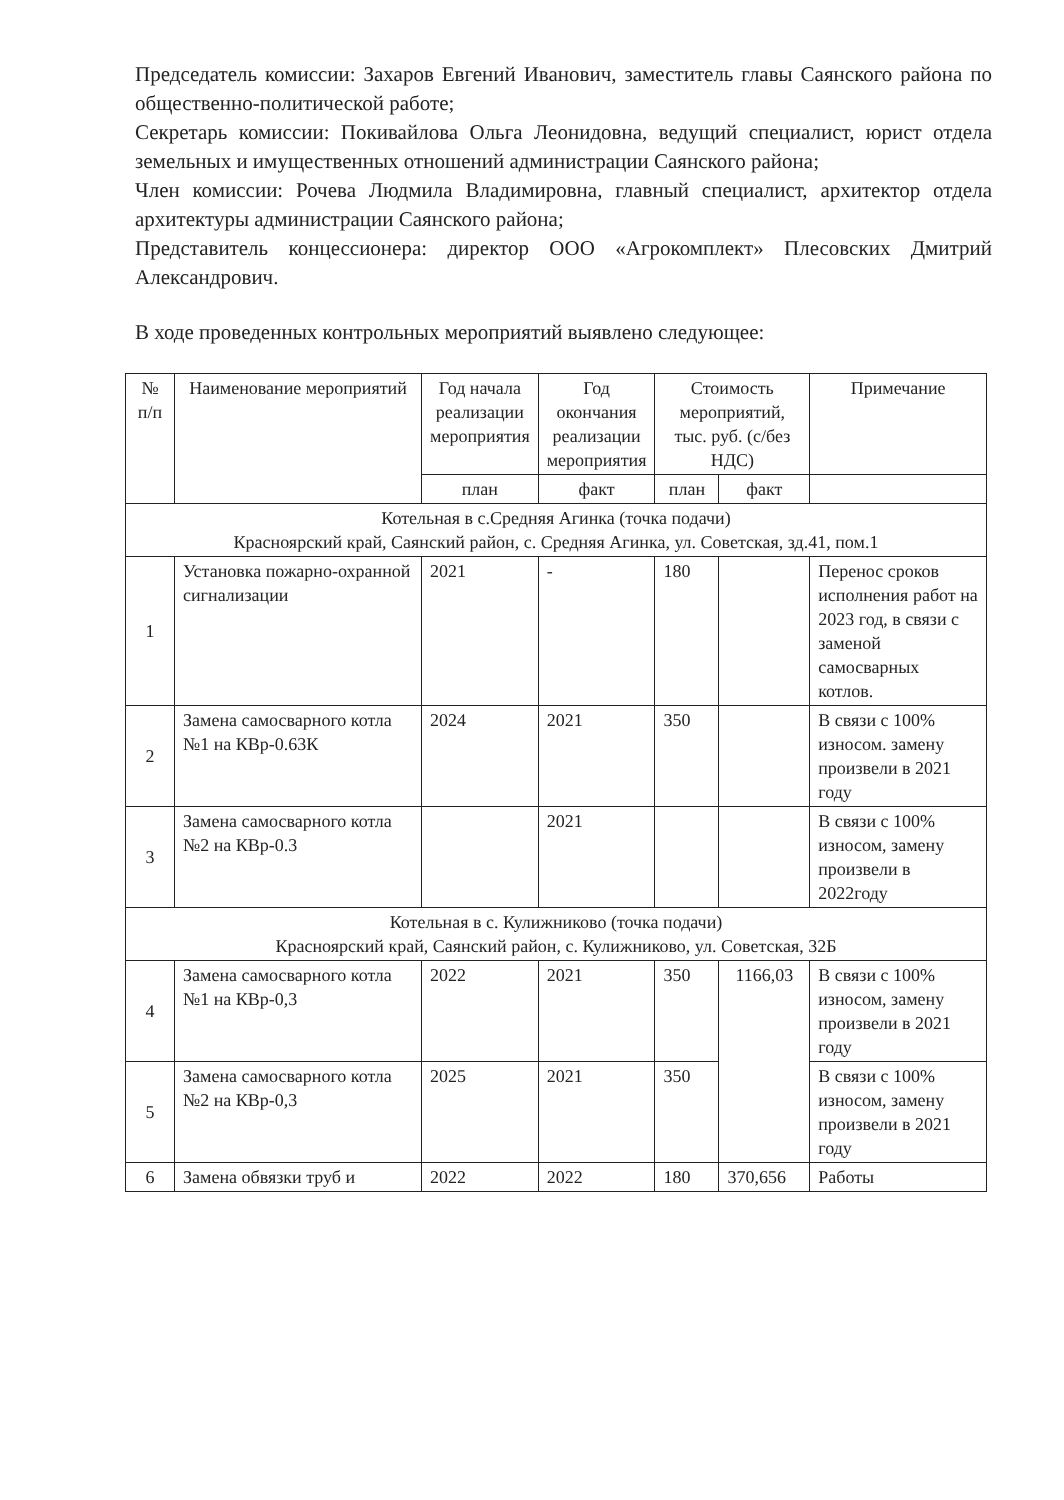Председатель комиссии: Захаров Евгений Иванович, заместитель главы Саянского района по общественно-политической работе;
Секретарь комиссии: Покивайлова Ольга Леонидовна, ведущий специалист, юрист отдела земельных и имущественных отношений администрации Саянского района;
Член комиссии: Рочева Людмила Владимировна, главный специалист, архитектор отдела архитектуры администрации Саянского района;
Представитель концессионера: директор ООО «Агрокомплект» Плесовских Дмитрий Александрович.
В ходе проведенных контрольных мероприятий выявлено следующее:
| № п/п | Наименование мероприятий | Год начала реализации мероприятия | Год окончания реализации мероприятия | Стоимость мероприятий, тыс. руб. (с/без НДС) | | Примечание |
| --- | --- | --- | --- | --- | --- | --- |
| | | план | факт | план | факт | |
| Котельная в с.Средняя Агинка (точка подачи) Красноярский край, Саянский район, с. Средняя Агинка, ул. Советская, зд.41, пом.1 | | | | | | |
| 1 | Установка пожарно-охранной сигнализации | 2021 | - | 180 | | Перенос сроков исполнения работ на 2023 год, в связи с заменой самосварных котлов. |
| 2 | Замена самосварного котла №1 на КВр-0.63К | 2024 | 2021 | 350 | | В связи с 100% износом. замену произвели в 2021 году |
| 3 | Замена самосварного котла №2 на КВр-0.3 | | 2021 | | | В связи с 100% износом, замену произвели в 2022году |
| Котельная в с. Кулижниково (точка подачи) Красноярский край, Саянский район, с. Кулижниково, ул. Советская, 32Б | | | | | | |
| 4 | Замена самосварного котла №1 на КВр-0,3 | 2022 | 2021 | 350 | 1166,03 | В связи с 100% износом, замену произвели в 2021 году |
| 5 | Замена самосварного котла №2 на КВр-0,3 | 2025 | 2021 | 350 | | В связи с 100% износом, замену произвели в 2021 году |
| 6 | Замена обвязки труб и | 2022 | 2022 | 180 | 370,656 | Работы |